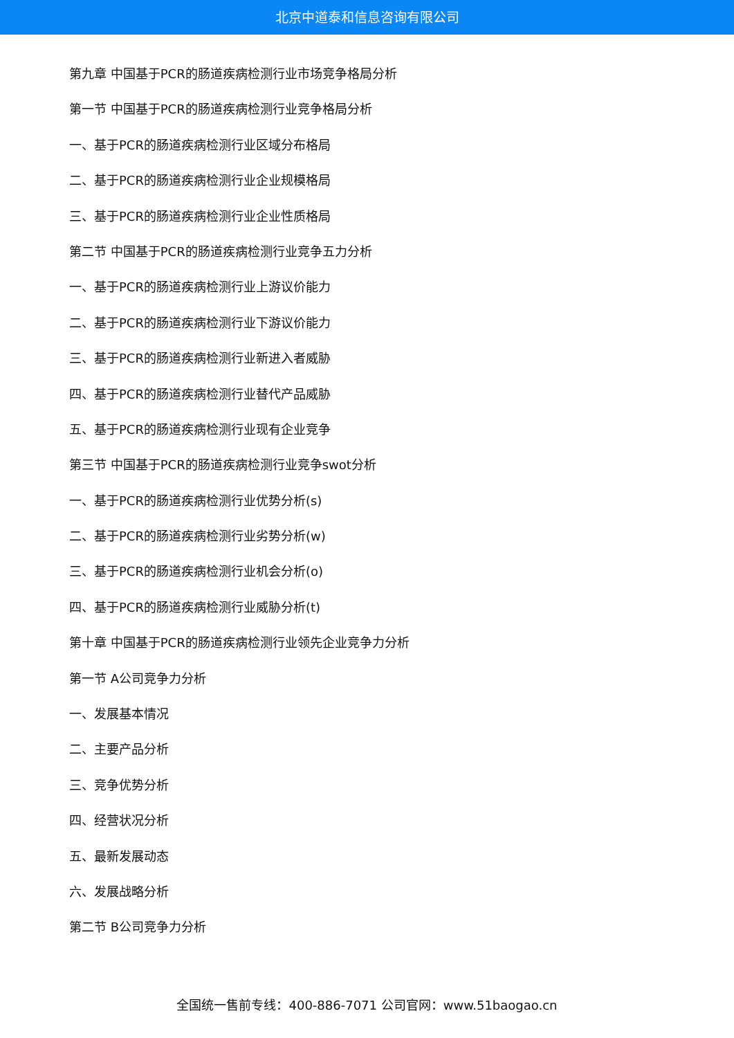北京中道泰和信息咨询有限公司
第九章 中国基于PCR的肠道疾病检测行业市场竞争格局分析
第一节 中国基于PCR的肠道疾病检测行业竞争格局分析
一、基于PCR的肠道疾病检测行业区域分布格局
二、基于PCR的肠道疾病检测行业企业规模格局
三、基于PCR的肠道疾病检测行业企业性质格局
第二节 中国基于PCR的肠道疾病检测行业竞争五力分析
一、基于PCR的肠道疾病检测行业上游议价能力
二、基于PCR的肠道疾病检测行业下游议价能力
三、基于PCR的肠道疾病检测行业新进入者威胁
四、基于PCR的肠道疾病检测行业替代产品威胁
五、基于PCR的肠道疾病检测行业现有企业竞争
第三节 中国基于PCR的肠道疾病检测行业竞争swot分析
一、基于PCR的肠道疾病检测行业优势分析(s)
二、基于PCR的肠道疾病检测行业劣势分析(w)
三、基于PCR的肠道疾病检测行业机会分析(o)
四、基于PCR的肠道疾病检测行业威胁分析(t)
第十章 中国基于PCR的肠道疾病检测行业领先企业竞争力分析
第一节 A公司竞争力分析
一、发展基本情况
二、主要产品分析
三、竞争优势分析
四、经营状况分析
五、最新发展动态
六、发展战略分析
第二节 B公司竞争力分析
全国统一售前专线：400-886-7071 公司官网：www.51baogao.cn